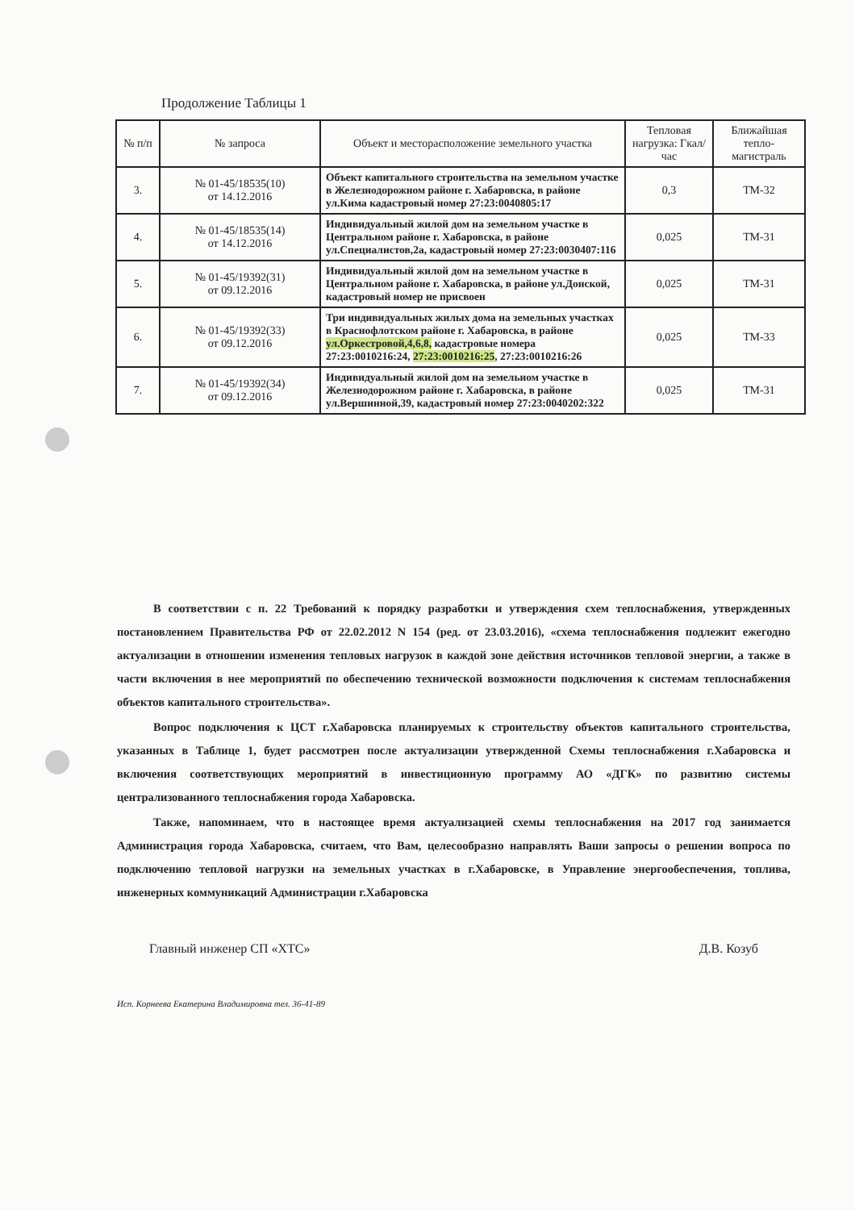Продолжение Таблицы 1
| № п/п | № запроса | Объект и месторасположение земельного участка | Тепловая нагрузка: Гкал/час | Ближайшая тепло-магистраль |
| --- | --- | --- | --- | --- |
| 3. | № 01-45/18535(10) от 14.12.2016 | Объект капитального строительства на земельном участке в Железнодорожном районе г. Хабаровска, в районе ул.Кима кадастровый номер 27:23:0040805:17 | 0,3 | ТМ-32 |
| 4. | № 01-45/18535(14) от 14.12.2016 | Индивидуальный жилой дом на земельном участке в Центральном районе г. Хабаровска, в районе ул.Специалистов,2а, кадастровый номер 27:23:0030407:116 | 0,025 | ТМ-31 |
| 5. | № 01-45/19392(31) от 09.12.2016 | Индивидуальный жилой дом на земельном участке в Центральном районе г. Хабаровска, в районе ул.Донской, кадастровый номер не присвоен | 0,025 | ТМ-31 |
| 6. | № 01-45/19392(33) от 09.12.2016 | Три индивидуальных жилых дома на земельных участках в Краснофлотском районе г. Хабаровска, в районе ул.Оркестровой,4,6,8, кадастровые номера 27:23:0010216:24, 27:23:0010216:25 , 27:23:0010216:26 | 0,025 | ТМ-33 |
| 7. | № 01-45/19392(34) от 09.12.2016 | Индивидуальный жилой дом на земельном участке в Железнодорожном районе г. Хабаровска, в районе ул.Вершинной,39, кадастровый номер 27:23:0040202:322 | 0,025 | ТМ-31 |
В соответствии с п. 22 Требований к порядку разработки и утверждения схем теплоснабжения, утвержденных постановлением Правительства РФ от 22.02.2012 N 154 (ред. от 23.03.2016), «схема теплоснабжения подлежит ежегодно актуализации в отношении изменения тепловых нагрузок в каждой зоне действия источников тепловой энергии, а также в части включения в нее мероприятий по обеспечению технической возможности подключения к системам теплоснабжения объектов капитального строительства».
Вопрос подключения к ЦСТ г.Хабаровска планируемых к строительству объектов капитального строительства, указанных в Таблице 1, будет рассмотрен после актуализации утвержденной Схемы теплоснабжения г.Хабаровска и включения соответствующих мероприятий в инвестиционную программу АО «ДГК» по развитию системы централизованного теплоснабжения города Хабаровска.
Также, напоминаем, что в настоящее время актуализацией схемы теплоснабжения на 2017 год занимается Администрация города Хабаровска, считаем, что Вам, целесообразно направлять Ваши запросы о решении вопроса по подключению тепловой нагрузки на земельных участках в г.Хабаровске, в Управление энергообеспечения, топлива, инженерных коммуникаций Администрации г.Хабаровска
Главный инженер СП «ХТС» Д.В. Козуб
Исп. Корнеева Екатерина Владимировна тел. 36-41-89